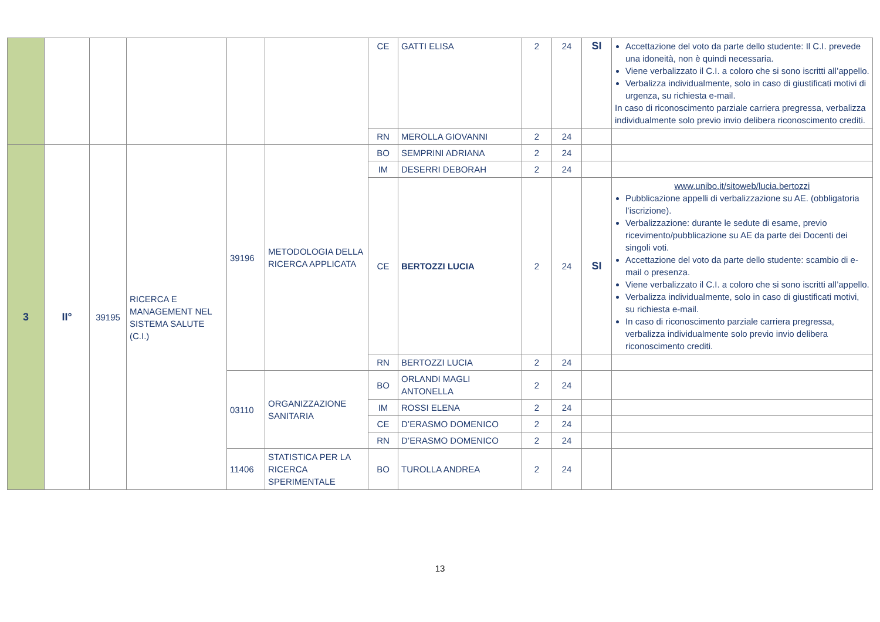| | | | | | | CE | GATTI ELISA | 2 | 24 | SI | Accettazione del voto da parte dello studente: Il C.I. prevede una idoneità, non è quindi necessaria. Viene verbalizzato il C.I. a coloro che si sono iscritti all’appello. Verbalizza individualmente, solo in caso di giustificati motivi di urgenza, su richiesta e-mail. In caso di riconoscimento parziale carriera pregressa, verbalizza individualmente solo previo invio delibera riconoscimento crediti. |
| | | | | | | RN | MEROLLA GIOVANNI | 2 | 24 | | |
| 3 | II° | 39195 | RICERCA E MANAGEMENT NEL SISTEMA SALUTE (C.I.) | 39196 | METODOLOGIA DELLA RICERCA APPLICATA | BO | SEMPRINI ADRIANA | 2 | 24 | | |
| | | | | | | IM | DESERRI DEBORAH | 2 | 24 | | |
| | | | | | | CE | BERTOZZI LUCIA | 2 | 24 | SI | www.unibo.it/sitoweb/lucia.bertozzi Pubblicazione appelli di verbalizzazione su AE. (obbligatoria l’iscrizione). Verbalizzazione: durante le sedute di esame, previo ricevimento/pubblicazione su AE da parte dei Docenti dei singoli voti. Accettazione del voto da parte dello studente: scambio di e-mail o presenza. Viene verbalizzato il C.I. a coloro che si sono iscritti all’appello. Verbalizza individualmente, solo in caso di giustificati motivi, su richiesta e-mail. In caso di riconoscimento parziale carriera pregressa, verbalizza individualmente solo previo invio delibera riconoscimento crediti. |
| | | | | | | RN | BERTOZZI LUCIA | 2 | 24 | | |
| | | | | 03110 | ORGANIZZAZIONE SANITARIA | BO | ORLANDI MAGLI ANTONELLA | 2 | 24 | | |
| | | | | | | IM | ROSSI ELENA | 2 | 24 | | |
| | | | | | | CE | D’ERASMO DOMENICO | 2 | 24 | | |
| | | | | | | RN | D’ERASMO DOMENICO | 2 | 24 | | |
| | | | | 11406 | STATISTICA PER LA RICERCA SPERIMENTALE | BO | TUROLLA ANDREA | 2 | 24 | | |
13